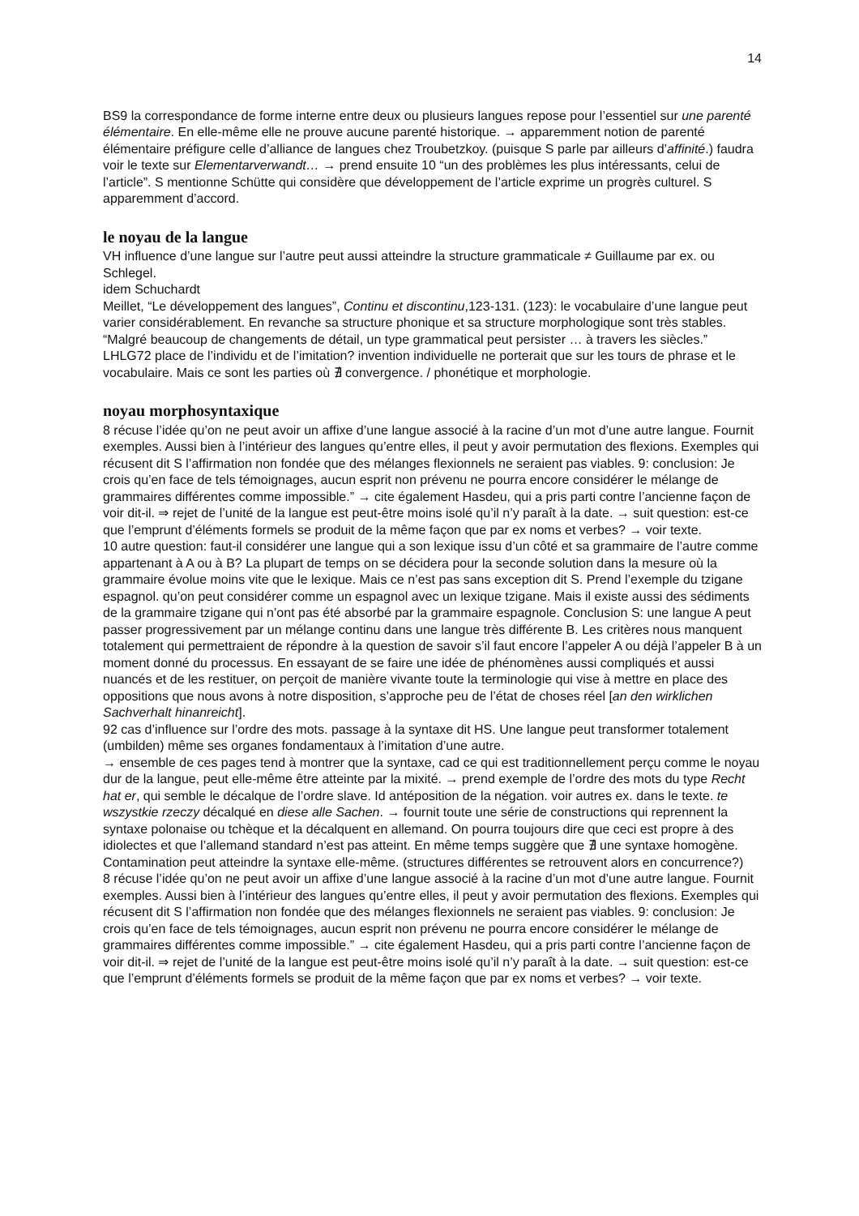14
BS9 la correspondance de forme interne entre deux ou plusieurs langues repose pour l’essentiel sur une parenté élémentaire. En elle-même elle ne prouve aucune parenté historique. → apparemment notion de parenté élémentaire préfigure celle d’alliance de langues chez Troubetzkoy. (puisque S parle par ailleurs d’affinité.) faudra voir le texte sur Elementarverwandt… → prend ensuite 10 “un des problèmes les plus intéressants, celui de l’article”. S mentionne Schütte qui considère que développement de l’article exprime un progrès culturel. S apparemment d’accord.
le noyau de la langue
VH influence d’une langue sur l’autre peut aussi atteindre la structure grammaticale ≠ Guillaume par ex. ou Schlegel.
idem Schuchardt
Meillet, “Le développement des langues”, Continu et discontinu,123-131. (123): le vocabulaire d’une langue peut varier considérablement. En revanche sa structure phonique et sa structure morphologique sont très stables. “Malgré beaucoup de changements de détail, un type grammatical peut persister … à travers les siècles.”
LHLG72 place de l’individu et de l’imitation? invention individuelle ne porterait que sur les tours de phrase et le vocabulaire. Mais ce sont les parties où ∄ convergence. / phonétique et morphologie.
noyau morphosyntaxique
8 récuse l’idée qu’on ne peut avoir un affixe d’une langue associé à la racine d’un mot d’une autre langue. Fournit exemples. Aussi bien à l’intérieur des langues qu’entre elles, il peut y avoir permutation des flexions. Exemples qui récusent dit S l’affirmation non fondée que des mélanges flexionnels ne seraient pas viables. 9: conclusion: Je crois qu’en face de tels témoignages, aucun esprit non prévenu ne pourra encore considérer le mélange de grammaires différentes comme impossible.” → cite également Hasdeu, qui a pris parti contre l’ancienne façon de voir dit-il. ⇒ rejet de l’unité de la langue est peut-être moins isolé qu’il n’y paraît à la date. → suit question: est-ce que l’emprunt d’éléments formels se produit de la même façon que par ex noms et verbes? → voir texte.
10 autre question: faut-il considérer une langue qui a son lexique issu d’un côté et sa grammaire de l’autre comme appartenant à A ou à B? La plupart de temps on se décidera pour la seconde solution dans la mesure où la grammaire évolue moins vite que le lexique. Mais ce n’est pas sans exception dit S. Prend l’exemple du tzigane espagnol. qu’on peut considérer comme un espagnol avec un lexique tzigane. Mais il existe aussi des sédiments de la grammaire tzigane qui n’ont pas été absorbé par la grammaire espagnole. Conclusion S: une langue A peut passer progressivement par un mélange continu dans une langue très différente B. Les critères nous manquent totalement qui permettraient de répondre à la question de savoir s’il faut encore l’appeler A ou déjà l’appeler B à un moment donné du processus. En essayant de se faire une idée de phénomènes aussi compliqués et aussi nuancés et de les restituer, on perçoit de manière vivante toute la terminologie qui vise à mettre en place des oppositions que nous avons à notre disposition, s’approche peu de l’état de choses réel [an den wirklichen Sachverhalt hinanreicht].
92 cas d’influence sur l’ordre des mots. passage à la syntaxe dit HS. Une langue peut transformer totalement (umbilden) même ses organes fondamentaux à l’imitation d’une autre.
→ ensemble de ces pages tend à montrer que la syntaxe, cad ce qui est traditionnellement perçu comme le noyau dur de la langue, peut elle-même être atteinte par la mixité. → prend exemple de l’ordre des mots du type Recht hat er, qui semble le décalque de l’ordre slave. Id antéposition de la négation. voir autres ex. dans le texte. te wszystkie rzeczy décalqué en diese alle Sachen. → fournit toute une série de constructions qui reprennent la syntaxe polonaise ou tchèque et la décalquent en allemand. On pourra toujours dire que ceci est propre à des idiolectes et que l’allemand standard n’est pas atteint. En même temps suggère que ∄ une syntaxe homogène. Contamination peut atteindre la syntaxe elle-même. (structures différentes se retrouvent alors en concurrence?)
8 récuse l’idée qu’on ne peut avoir un affixe d’une langue associé à la racine d’un mot d’une autre langue. Fournit exemples. Aussi bien à l’intérieur des langues qu’entre elles, il peut y avoir permutation des flexions. Exemples qui récusent dit S l’affirmation non fondée que des mélanges flexionnels ne seraient pas viables. 9: conclusion: Je crois qu’en face de tels témoignages, aucun esprit non prévenu ne pourra encore considérer le mélange de grammaires différentes comme impossible.” → cite également Hasdeu, qui a pris parti contre l’ancienne façon de voir dit-il. ⇒ rejet de l’unité de la langue est peut-être moins isolé qu’il n’y paraît à la date. → suit question: est-ce que l’emprunt d’éléments formels se produit de la même façon que par ex noms et verbes? → voir texte.